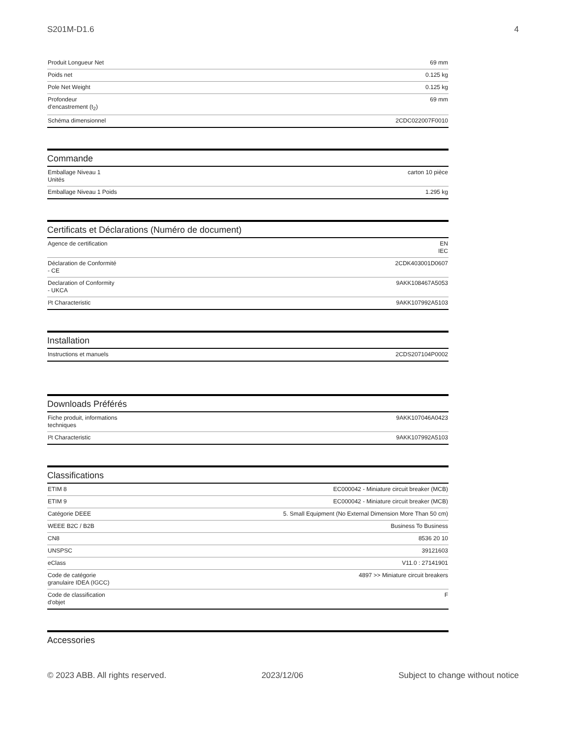S201M-D1.6 4
| Produit Longueur Net | 69 mm |
| Poids net | 0.125 kg |
| Pole Net Weight | 0.125 kg |
| Profondeur d'encastrement (t<sub>2</sub>) | 69 mm |
| Schéma dimensionnel | 2CDC022007F0010 |
Commande
| Emballage Niveau 1 Unités | carton 10 pièce |
| Emballage Niveau 1 Poids | 1.295 kg |
Certificats et Déclarations (Numéro de document)
| Agence de certification | EN IEC |
| Déclaration de Conformité - CE | 2CDK403001D0607 |
| Declaration of Conformity - UKCA | 9AKK108467A5053 |
| I²t Characteristic | 9AKK107992A5103 |
Installation
| Instructions et manuels | 2CDS207104P0002 |
Downloads Préférés
| Fiche produit, informations techniques | 9AKK107046A0423 |
| I²t Characteristic | 9AKK107992A5103 |
Classifications
| ETIM 8 | EC000042 - Miniature circuit breaker (MCB) |
| ETIM 9 | EC000042 - Miniature circuit breaker (MCB) |
| Catégorie DEEE | 5. Small Equipment (No External Dimension More Than 50 cm) |
| WEEE B2C / B2B | Business To Business |
| CN8 | 8536 20 10 |
| UNSPSC | 39121603 |
| eClass | V11.0 : 27141901 |
| Code de catégorie granulaire IDEA (IGCC) | 4897 >> Miniature circuit breakers |
| Code de classification d'objet | F |
Accessories
© 2023 ABB. All rights reserved. 2023/12/06 Subject to change without notice